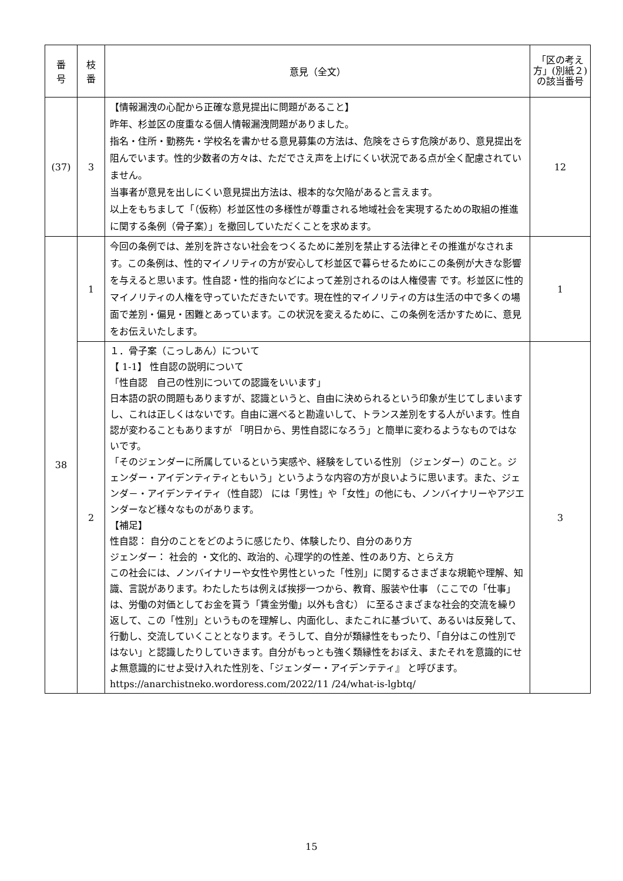| 番 号 | 枝 番 | 意見（全文） | 「区の考え方」(別紙２)の該当番号 |
| --- | --- | --- | --- |
| (37) | 3 | 【情報漏洩の心配から正確な意見提出に問題があること】 昨年、杉並区の度重なる個人情報漏洩問題がありました。 指名・住所・勤務先・学校名を書かせる意見募集の方法は、危険をさらす危険があり、意見提出を阻んでいます。性的少数者の方々は、ただでさえ声を上げにくい状況である点が全く配慮されていません。 当事者が意見を出しにくい意見提出方法は、根本的な欠陥があると言えます。 以上をもちまして「（仮称）杉並区性の多様性が尊重される地域社会を実現するための取組の推進に関する条例（骨子案）」を撤回していただくことを求めます。 | 12 |
| 38 | 1 | 今回の条例では、差別を許さない社会をつくるために差別を禁止する法律とその推進がなされます。この条例は、性的マイノリティの方が安心して杉並区で暮らせるためにこの条例が大きな影響を与えると思います。性自認・性的指向などによって差別されるのは人権侵害 です。杉並区に性的マイノリティの人権を守っていただきたいです。現在性的マイノリティの方は生活の中で多くの場面で差別・偏見・困難とあっています。この状況を変えるために、この条例を活かすために、意見をお伝えいたします。 | 1 |
| | 2 | １．骨子案（こっしあん）について 【 1-1】 性自認の説明について 「性自認 自己の性別についての認識をいいます」 日本語の訳の問題もありますが、認識というと、自由に決められるという印象が生じてしまいますし、これは正しくはないです。自由に選べると勘違いして、トランス差別をする人がいます。性自認が変わることもありますが 「明日から、男性自認になろう」と簡単に変わるようなものではないです。 「そのジェンダーに所属しているという実感や、経験をしている性別 （ジェンダー）のこと。ジェンダー・アイデンティティともいう」というような内容の方が良いように思います。また、ジェンダ－・アイデンテイティ（性自認） には「男性」や「女性」の他にも、ノンバイナリーやアジエンダーなど様々なものがあります。 【補足】 性自認： 自分のことをどのように感じたり、体験したり、自分のあり方 ジェンダー： 社会的 ・文化的、政治的、心理学的の性差、性のあり方、とらえ方 この社会には、ノンバイナリーや女性や男性といった「性別」に関するさまざまな規範や理解、知識、言説があります。わたしたちは例えば挨拶一つから、教育、服装や仕事 （ここでの「仕事」は、労働の対価としてお金を貰う「賃金労働」以外も含む） に至るさまざまな社会的交流を繰り返して、この「性別」というものを理解し、内面化し、またこれに基づいて、あるいは反発して、行動し、交流していくこととなります。そうして、自分が類縁性をもったり、「自分はこの性別ではない」と認識したりしていきます。自分がもっとも強く類縁性をおぼえ、またそれを意識的にせよ無意識的にせよ受け入れた性別を、「ジェンダー・アイデンテティ』 と呼びます。 https://anarchistneko.wordoress.com/2022/11 /24/what-is-lgbtq/ | 3 |
15